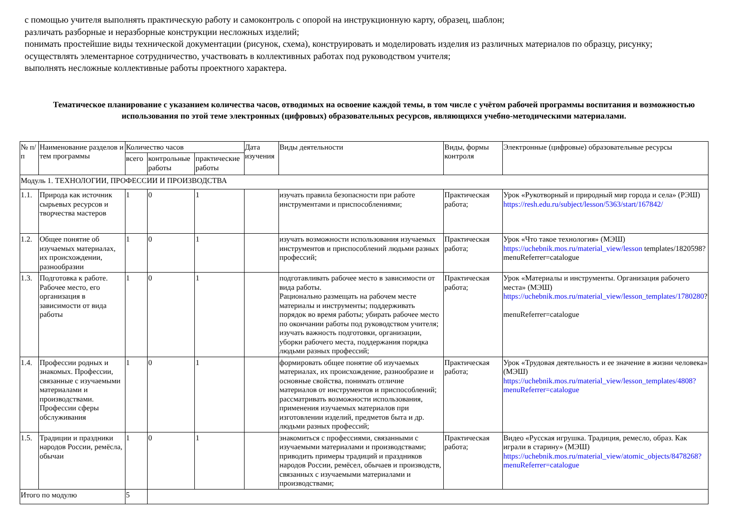с помощью учителя выполнять практическую работу и самоконтроль с опорой на инструкционную карту, образец, шаблон;
различать разборные и неразборные конструкции несложных изделий;
понимать простейшие виды технической документации (рисунок, схема), конструировать и моделировать изделия из различных материалов по образцу, рисунку;
осуществлять элементарное сотрудничество, участвовать в коллективных работах под руководством учителя;
выполнять несложные коллективные работы проектного характера.
Тематическое планирование с указанием количества часов, отводимых на освоение каждой темы, в том числе с учётом рабочей программы воспитания и возможностью использования по этой теме электронных (цифровых) образовательных ресурсов, являющихся учебно-методическими материалами.
| № п/п | Наименование разделов и тем программы | Количество часов | | | Дата изучения | Виды деятельности | Виды, формы контроля | Электронные (цифровые) образовательные ресурсы |
| --- | --- | --- | --- | --- | --- | --- | --- | --- |
| | | всего | контрольные работы | практические работы | | | | |
| Модуль 1. ТЕХНОЛОГИИ, ПРОФЕССИИ И ПРОИЗВОДСТВА | | | | | | | | |
| 1.1. | Природа как источник сырьевых ресурсов и творчества мастеров | 1 | 0 | 1 | | изучать правила безопасности при работе инструментами и приспособлениями; | Практическая работа; | Урок «Рукотворный и природный мир города и села» (РЭШ) https://resh.edu.ru/subject/lesson/5363/start/167842/ |
| 1.2. | Общее понятие об изучаемых материалах, их происхождении, разнообразии | 1 | 0 | 1 | | изучать возможности использования изучаемых инструментов и приспособлений людьми разных профессий; | Практическая работа; | Урок «Что такое технология» (МЭШ) https://uchebnik.mos.ru/material_view/lesson templates/1820598? menuReferrer=catalogue |
| 1.3. | Подготовка к работе. Рабочее место, его организация в зависимости от вида работы | 1 | 0 | 1 | | подготавливать рабочее место в зависимости от вида работы. Рационально размещать на рабочем месте материалы и инструменты; поддерживать порядок во время работы; убирать рабочее место по окончании работы под руководством учителя; изучать важность подготовки, организации, уборки рабочего места, поддержания порядка людьми разных профессий; | Практическая работа; | Урок «Материалы и инструменты. Организация рабочего места» (МЭШ) https://uchebnik.mos.ru/material_view/lesson_templates/1780280 ? menuReferrer=catalogue |
| 1.4. | Профессии родных и знакомых. Профессии, связанные с изучаемыми материалами и производствами. Профессии сферы обслуживания | 1 | 0 | 1 | | формировать общее понятие об изучаемых материалах, их происхождение, разнообразие и основные свойства, понимать отличие материалов от инструментов и приспособлений; рассматривать возможности использования, применения изучаемых материалов при изготовлении изделий, предметов быта и др. людьми разных профессий; | Практическая работа; | Урок «Трудовая деятельность и ее значение в жизни человека» (МЭШ) https://uchebnik.mos.ru/material_view/lesson_templates/4808?menuReferrer=catalogue |
| 1.5. | Традиции и праздники народов России, ремёсла, обычаи | 1 | 0 | 1 | | знакомиться с профессиями, связанными с изучаемыми материалами и производствами; приводить примеры традиций и праздников народов России, ремёсел, обычаев и производств, связанных с изучаемыми материалами и производствами; | Практическая работа; | Видео «Русская игрушка. Традиция, ремесло, образ. Как играли в старину» (МЭШ) https://uchebnik.mos.ru/material_view/atomic_objects/8478268?menuReferrer=catalogue |
| Итого по модулю | | 5 | | | | | | |